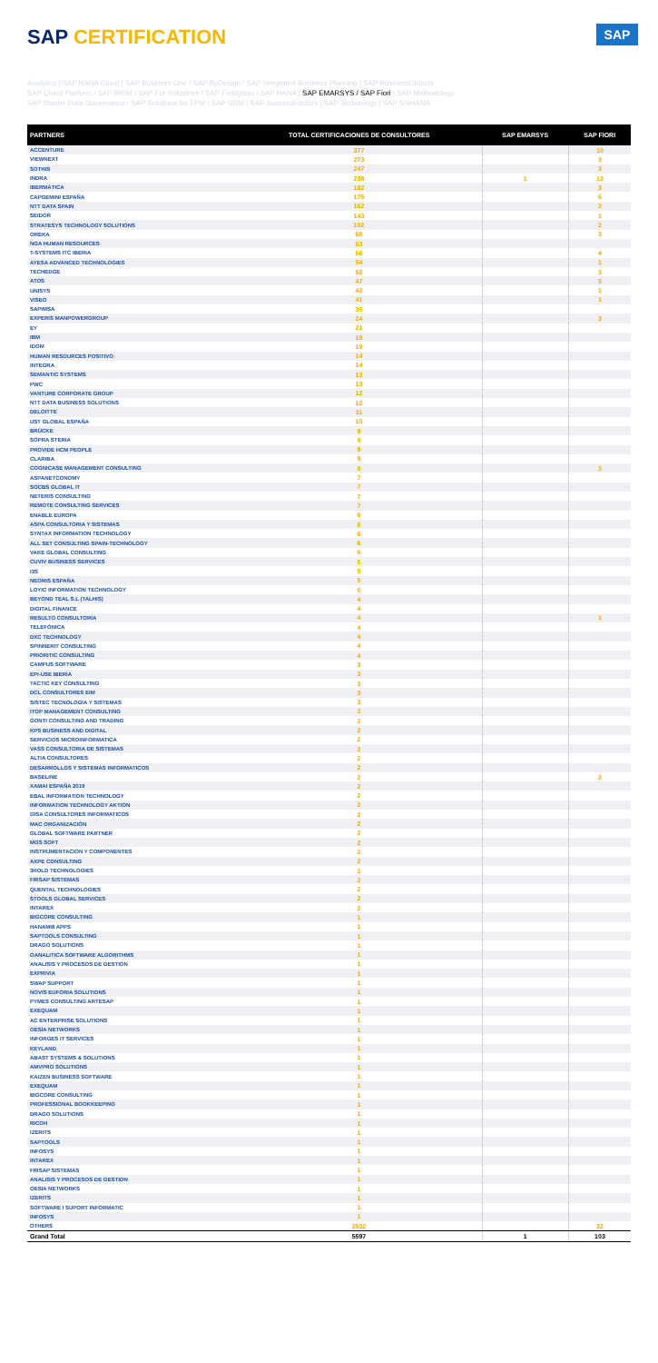SAP CERTIFICATION
SAP
Analytics | SAP HANA Cloud | SAP Business One / SAP ByDesign / SAP Integrated Business Planning | SAP BusinessObjects
SAP Cloud Platform / SAP BRIM / SAP For Industries / SAP Fieldglass | SAP HANA | SAP EMARSYS / SAP Fiori | SAP Methodology
SAP Master Data Governance / SAP Solutions for EPM / SAP SRM | SAP SuccessFactors | SAP Technology | SAP S/4HANA
| PARTNERS | TOTAL CERTIFICACIONES DE CONSULTORES | SAP EMARSYS | SAP FIORI |
| --- | --- | --- | --- |
| ACCENTURE | 377 | | 10 |
| VIEWNEXT | 273 | | 3 |
| SOTHIS | 247 | | 3 |
| INDRA | 238 | 1 | 13 |
| IBERMÁTICA | 182 | | 3 |
| CAPGEMINI ESPAÑA | 175 | | 6 |
| NTT DATA SPAIN | 162 | | 3 |
| SEIDOR | 143 | | 1 |
| STRATESYS TECHNOLOGY SOLUTIONS | 102 | | 2 |
| OREKA | 68 | | 3 |
| NGA HUMAN RESOURCES | 63 | | |
| T-SYSTEMS ITC IBERIA | 56 | | 4 |
| AYESA ADVANCED TECHNOLOGIES | 54 | | 1 |
| TECHEDGE | 52 | | 3 |
| ATOS | 47 | | 5 |
| UNISYS | 42 | | 1 |
| VISEO | 41 | | 1 |
| SAPIMSA | 35 | | |
| EXPERIS MANPOWERGROUP | 24 | | 3 |
| EY | 21 | | |
| IBM | 19 | | |
| IDOM | 19 | | |
| HUMAN RESOURCES POSITIVO | 14 | | |
| INTEGRA | 14 | | |
| SEMANTIC SYSTEMS | 13 | | |
| PWC | 13 | | |
| VANTURE CORPORATE GROUP | 12 | | |
| NTT DATA BUSINESS SOLUTIONS | 12 | | |
| DELOITTE | 11 | | |
| UST GLOBAL ESPAÑA | 10 | | |
| BRÜCKE | 9 | | |
| SOPRA STERIA | 9 | | |
| PROVIDE HCM PEOPLE | 9 | | |
| CLARIBA | 9 | | |
| COGNICASE MANAGEMENT CONSULTING | 8 | | 3 |
| ASPANETCONOMY | 7 | | |
| SOCBS GLOBAL IT | 7 | | |
| NETERIS CONSULTING | 7 | | |
| REMOTE CONSULTING SERVICES | 7 | | |
| ENABLE EUROPA | 6 | | |
| ASPA CONSULTORIA Y SISTEMAS | 6 | | |
| SYNTAX INFORMATION TECHNOLOGY | 6 | | |
| ALL SET CONSULTING SPAIN-TECHNOLOGY | 6 | | |
| VAKE GLOBAL CONSULTING | 6 | | |
| CUVIV BUSINESS SERVICES | 5 | | |
| I3S | 5 | | |
| NEORIS ESPAÑA | 5 | | |
| LOYIC INFORMATION TECHNOLOGY | 5 | | |
| BEYOND TEAL S.L (TALHIS) | 4 | | |
| DIGITAL FINANCE | 4 | | |
| RESULTO CONSULTORÍA | 4 | | 1 |
| TELEFÓNICA | 4 | | |
| DXC TECHNOLOGY | 4 | | |
| SPINNERIT CONSULTING | 4 | | |
| PRIORITIC CONSULTING | 4 | | |
| CAMPUS SOFTWARE | 3 | | |
| EPI-USE IBERIA | 3 | | |
| TACTIC KEY CONSULTING | 3 | | |
| DCL CONSULTORES EIM | 3 | | |
| SISTEC TECNOLOGIA Y SISTEMAS | 3 | | |
| ITOP MANAGEMENT CONSULTING | 2 | | |
| GONTI CONSULTING AND TRADING | 2 | | |
| KPS BUSINESS AND DIGITAL | 2 | | |
| SERVICIOS MICROINFORMATICA | 2 | | |
| VASS CONSULTORIA DE SISTEMAS | 2 | | |
| ALTIA CONSULTORES | 2 | | |
| DESARROLLOS Y SISTEMAS INFORMATICOS | 2 | | |
| BASELINE | 2 | | 2 |
| XAMAI ESPAÑA 2019 | 2 | | |
| EBAL INFORMATION TECHNOLOGY | 2 | | |
| INFORMATION TECHNOLOGY AKTION | 2 | | |
| GISA CONSULTORES INFORMATICOS | 2 | | |
| MAC ORGANIZACIÓN | 2 | | |
| GLOBAL SOFTWARE PARTNER | 2 | | |
| MGS SOFT | 2 | | |
| INSTRUMENTACION Y COMPONENTES | 2 | | |
| AXPE CONSULTING | 2 | | |
| 3HOLD TECHNOLOGIES | 2 | | |
| FIRSAP SISTEMAS | 2 | | |
| QUENTAL TECHNOLOGIES | 2 | | |
| STOOLS GLOBAL SERVICES | 2 | | |
| INTAREX | 2 | | |
| BIGCORE CONSULTING | 1 | | |
| HANAMI8 APPS | 1 | | |
| SAPTOOLS CONSULTING | 1 | | |
| DRAGO SOLUTIONS | 1 | | |
| OANALITICA SOFTWARE ALGORITHMS | 1 | | |
| ANALISIS Y PROCESOS DE GESTION | 1 | | |
| EXPRIVIA | 1 | | |
| SWAP SUPPORT | 1 | | |
| NOVIS EUFORIA SOLUTIONS | 1 | | |
| PYMES CONSULTING ARTESAP | 1 | | |
| EXEQUAM | 1 | | |
| AC ENTERPRISE SOLUTIONS | 1 | | |
| OESÍA NETWORKS | 1 | | |
| INFORGES IT SERVICES | 1 | | |
| KEYLAND | 1 | | |
| ABAST SYSTEMS & SOLUTIONS | 1 | | |
| AMVPRO SOLUTIONS | 1 | | |
| KAIZEN BUSINESS SOFTWARE | 1 | | |
| EXEQUAM | 1 | | |
| BIGCORE CONSULTING | 1 | | |
| PROFESSIONAL BOOKKEEPING | 1 | | |
| DRAGO SOLUTIONS | 1 | | |
| RICOH | 1 | | |
| IZERITS | 1 | | |
| SAPTOOLS | 1 | | |
| INFOSYS | 1 | | |
| INTAREX | 1 | | |
| FIRSAP SISTEMAS | 1 | | |
| ANALISIS Y PROCESOS DE GESTION | 1 | | |
| OESIA NETWORKS | 1 | | |
| IZERITS | 1 | | |
| SOFTWARE I SUPORT INFORMATIC | 1 | | |
| INFOSYS | 1 | | |
| OTHERS | 2932 | | 32 |
| Grand Total | 5597 | 1 | 103 |